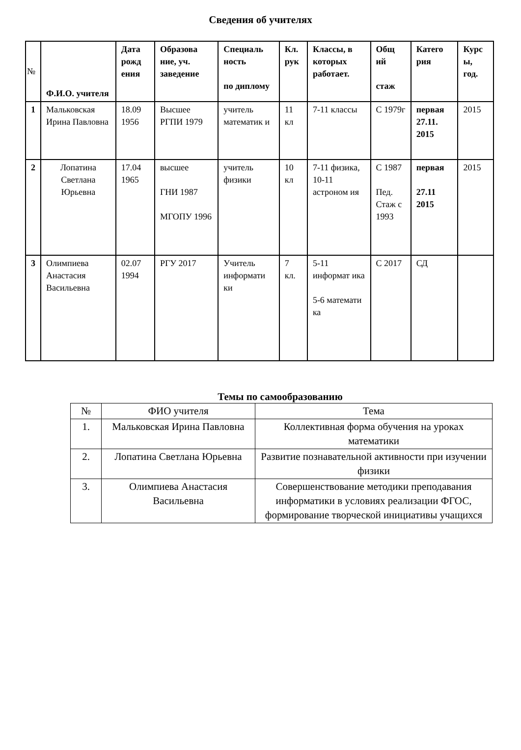Сведения об учителях
| № | Ф.И.О. учителя | Дата рожд ения | Образова ние, уч. заведение | Специаль ность по дипломy | Кл. рук | Классы, в которых работает. | Общ ий стаж | Катего рия | Курс ы, год. |
| --- | --- | --- | --- | --- | --- | --- | --- | --- | --- |
| 1 | Мальковская Ирина Павловна | 18.09 1956 | Высшее РГПИ 1979 | учитель математик и | 11 кл | 7-11 классы | С 1979г | первая 27.11. 2015 | 2015 |
| 2 | Лопатина Светлана Юрьевна | 17.04 1965 | высшее ГНИ 1987 МГОПУ 1996 | учитель физики | 10 кл | 7-11 физика, 10-11 астроном ия | С 1987 Пед. Стаж с 1993 | первая 27.11 2015 | 2015 |
| 3 | Олимпиева Анастасия Васильевна | 02.07 1994 | РГУ 2017 | Учитель информати ки | 7 кл. | 5-11 информат ика 5-6 математи ка | С 2017 | СД | |
Темы по самообразованию
| № | ФИО учителя | Тема |
| 1. | Мальковская Ирина Павловна | Коллективная форма обучения на уроках математики |
| 2. | Лопатина Светлана Юрьевна | Развитие познавательной активности при изучении физики |
| 3. | Олимпиева Анастасия Васильевна | Совершенствование методики преподавания информатики в условиях реализации ФГОС, формирование творческой инициативы учащихся |